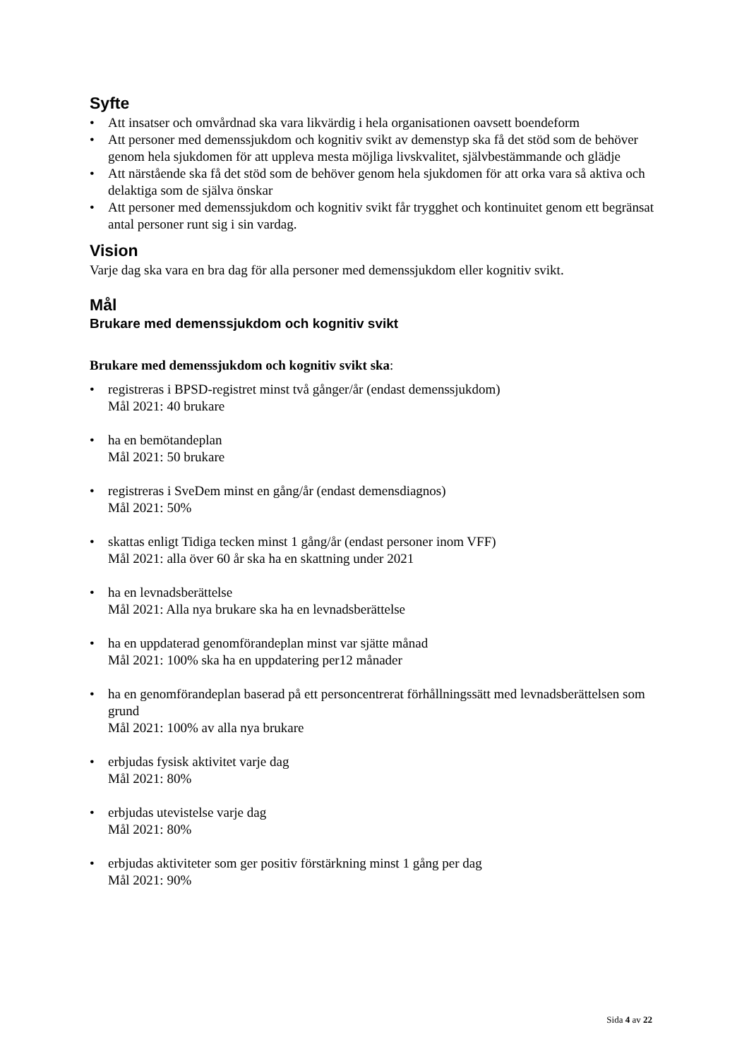Syfte
Att insatser och omvårdnad ska vara likvärdig i hela organisationen oavsett boendeform
Att personer med demenssjukdom och kognitiv svikt av demenstyp ska få det stöd som de behöver genom hela sjukdomen för att uppleva mesta möjliga livskvalitet, självbestämmande och glädje
Att närstående ska få det stöd som de behöver genom hela sjukdomen för att orka vara så aktiva och delaktiga som de själva önskar
Att personer med demenssjukdom och kognitiv svikt får trygghet och kontinuitet genom ett begränsat antal personer runt sig i sin vardag.
Vision
Varje dag ska vara en bra dag för alla personer med demenssjukdom eller kognitiv svikt.
Mål
Brukare med demenssjukdom och kognitiv svikt
Brukare med demenssjukdom och kognitiv svikt ska:
registreras i BPSD-registret minst två gånger/år (endast demenssjukdom)
Mål 2021: 40 brukare
ha en bemötandeplan
Mål 2021: 50 brukare
registreras i SveDem minst en gång/år (endast demensdiagnos)
Mål 2021: 50%
skattas enligt Tidiga tecken minst 1 gång/år (endast personer inom VFF)
Mål 2021: alla över 60 år ska ha en skattning under 2021
ha en levnadsberättelse
Mål 2021: Alla nya brukare ska ha en levnadsberättelse
ha en uppdaterad genomförandeplan minst var sjätte månad
Mål 2021: 100% ska ha en uppdatering per12 månader
ha en genomförandeplan baserad på ett personcentrerat förhållningssätt med levnadsberättelsen som grund
Mål 2021: 100% av alla nya brukare
erbjudas fysisk aktivitet varje dag
Mål 2021: 80%
erbjudas utevistelse varje dag
Mål 2021: 80%
erbjudas aktiviteter som ger positiv förstärkning minst 1 gång per dag
Mål 2021: 90%
Sida 4 av 22